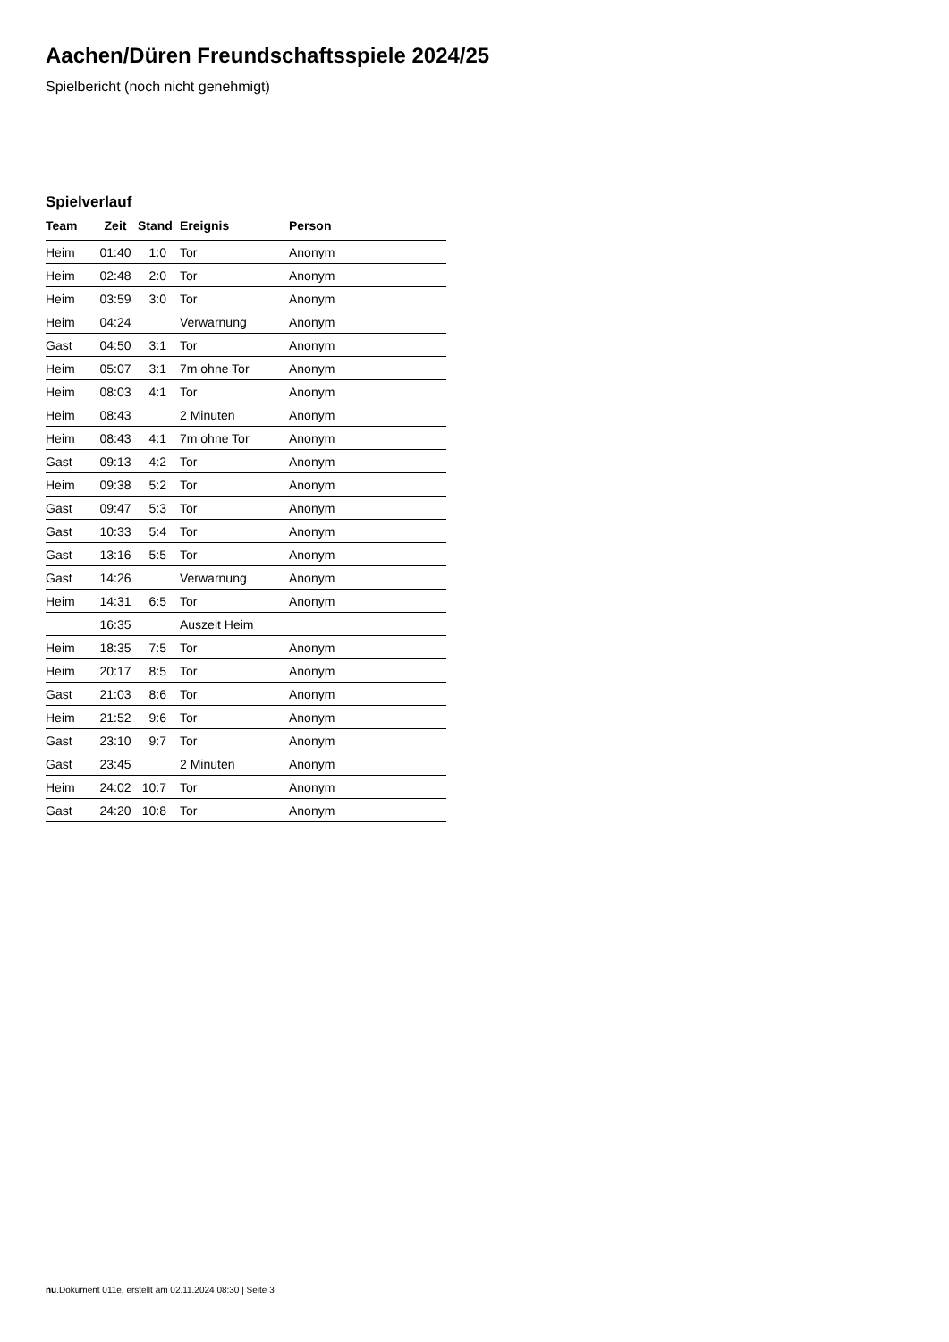Aachen/Düren Freundschaftsspiele 2024/25
Spielbericht (noch nicht genehmigt)
Spielverlauf
| Team | Zeit | Stand | Ereignis | Person |
| --- | --- | --- | --- | --- |
| Heim | 01:40 | 1:0 | Tor | Anonym |
| Heim | 02:48 | 2:0 | Tor | Anonym |
| Heim | 03:59 | 3:0 | Tor | Anonym |
| Heim | 04:24 | | Verwarnung | Anonym |
| Gast | 04:50 | 3:1 | Tor | Anonym |
| Heim | 05:07 | 3:1 | 7m ohne Tor | Anonym |
| Heim | 08:03 | 4:1 | Tor | Anonym |
| Heim | 08:43 | | 2 Minuten | Anonym |
| Heim | 08:43 | 4:1 | 7m ohne Tor | Anonym |
| Gast | 09:13 | 4:2 | Tor | Anonym |
| Heim | 09:38 | 5:2 | Tor | Anonym |
| Gast | 09:47 | 5:3 | Tor | Anonym |
| Gast | 10:33 | 5:4 | Tor | Anonym |
| Gast | 13:16 | 5:5 | Tor | Anonym |
| Gast | 14:26 | | Verwarnung | Anonym |
| Heim | 14:31 | 6:5 | Tor | Anonym |
| | 16:35 | | Auszeit Heim | |
| Heim | 18:35 | 7:5 | Tor | Anonym |
| Heim | 20:17 | 8:5 | Tor | Anonym |
| Gast | 21:03 | 8:6 | Tor | Anonym |
| Heim | 21:52 | 9:6 | Tor | Anonym |
| Gast | 23:10 | 9:7 | Tor | Anonym |
| Gast | 23:45 | | 2 Minuten | Anonym |
| Heim | 24:02 | 10:7 | Tor | Anonym |
| Gast | 24:20 | 10:8 | Tor | Anonym |
nu.Dokument 011e, erstellt am 02.11.2024 08:30 | Seite 3